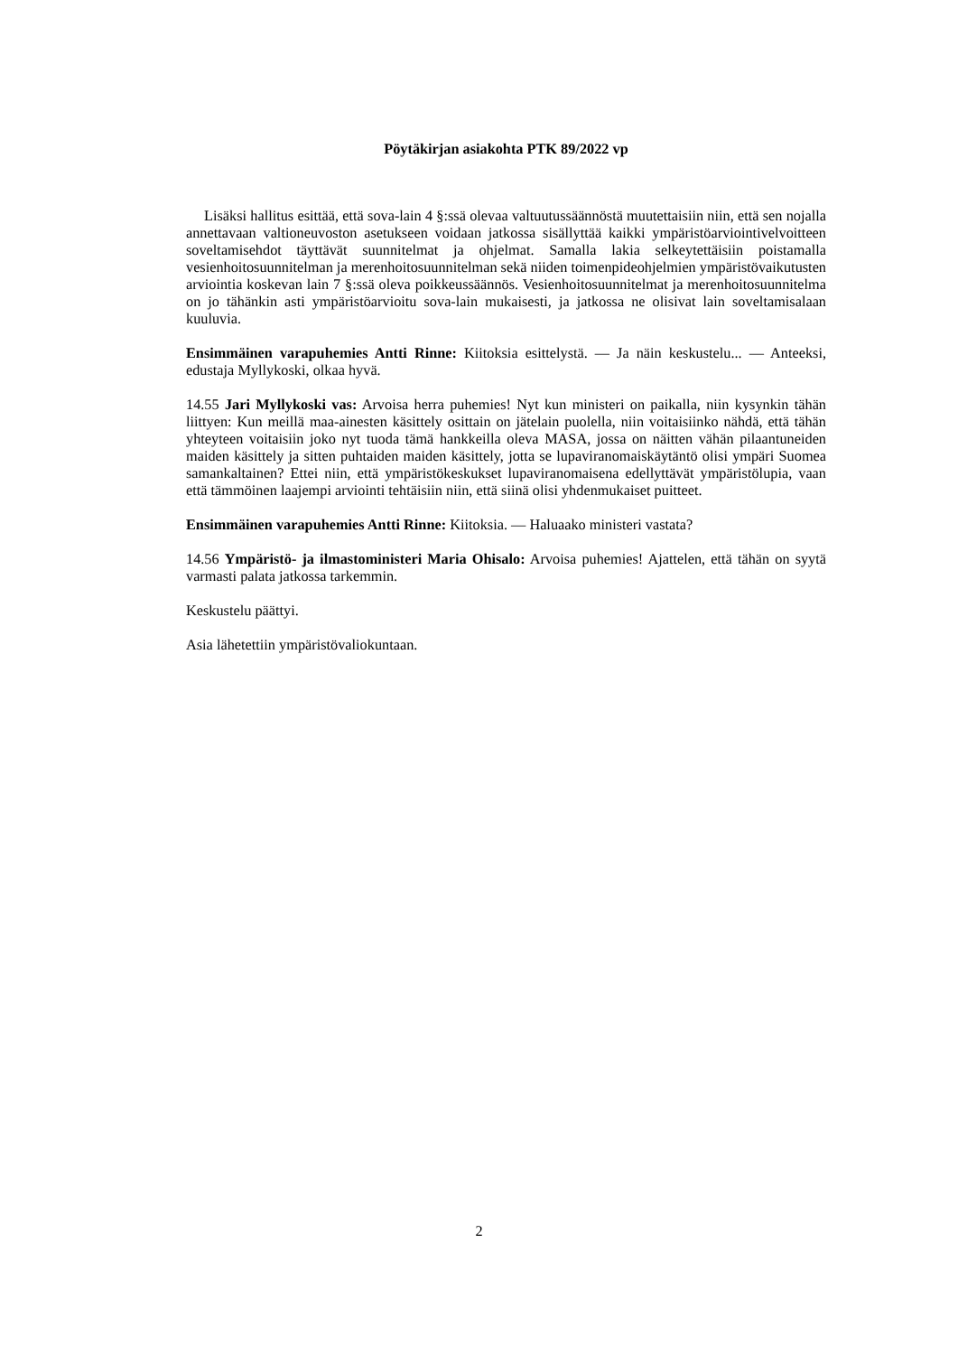Pöytäkirjan asiakohta PTK 89/2022 vp
Lisäksi hallitus esittää, että sova-lain 4 §:ssä olevaa valtuutussäännöstä muutettaisiin niin, että sen nojalla annettavaan valtioneuvoston asetukseen voidaan jatkossa sisällyttää kaikki ympäristöarviointivelvoitteen soveltamisehdot täyttävät suunnitelmat ja ohjelmat. Samalla lakia selkeytettäisiin poistamalla vesienhoitosuunnitelman ja merenhoitosuunni­telman sekä niiden toimenpideohjelmien ympäristövaikutusten arviointia koskevan lain 7 §:ssä oleva poikkeussäännös. Vesienhoitosuunnitelmat ja merenhoitosuunnitelma on jo tähänkin asti ympäristöarvioitu sova-lain mukaisesti, ja jatkossa ne olisivat lain soveltami­salaan kuuluvia.
Ensimmäinen varapuhemies Antti Rinne: Kiitoksia esittelystä. — Ja näin keskustelu... — Anteeksi, edustaja Myllykoski, olkaa hyvä.
14.55 Jari Myllykoski vas: Arvoisa herra puhemies! Nyt kun ministeri on paikalla, niin kysynkin tähän liittyen: Kun meillä maa-ainesten käsittely osittain on jätelain puolella, niin voitaisiinko nähdä, että tähän yhteyteen voitaisiin joko nyt tuoda tämä hankkeilla oleva MASA, jossa on näitten vähän pilaantuneiden maiden käsittely ja sitten puhtaiden maiden käsittely, jotta se lupaviranomaiskäytäntö olisi ympäri Suomea samankaltainen? Ettei niin, että ympäristökeskukset lupaviranomaisena edellyttävät ympäristölupia, vaan että täm­möinen laajempi arviointi tehtäisiin niin, että siinä olisi yhdenmukaiset puitteet.
Ensimmäinen varapuhemies Antti Rinne: Kiitoksia. — Haluaako ministeri vastata?
14.56 Ympäristö- ja ilmastoministeri Maria Ohisalo: Arvoisa puhemies! Ajattelen, että tähän on syytä varmasti palata jatkossa tarkemmin.
Keskustelu päättyi.
Asia lähetettiin ympäristövaliokuntaan.
2